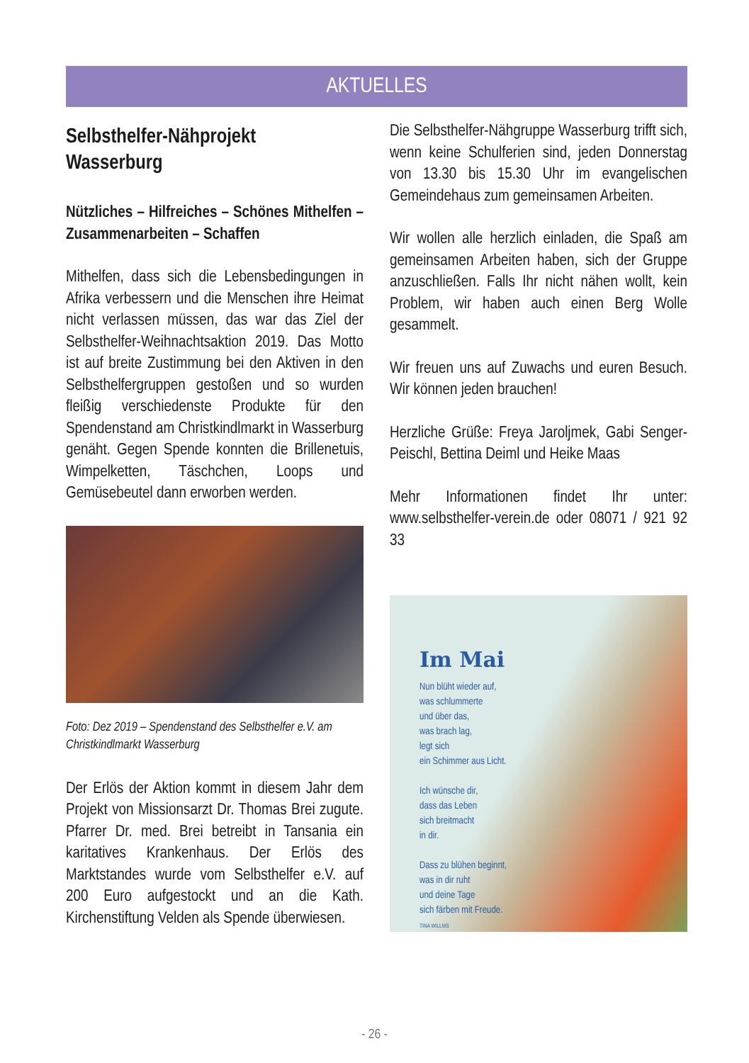AKTUELLES
Selbsthelfer-Nähprojekt
Wasserburg
Nützliches – Hilfreiches – Schönes Mithelfen – Zusammenarbeiten – Schaffen
Mithelfen, dass sich die Lebensbedingungen in Afrika verbessern und die Menschen ihre Heimat nicht verlassen müssen, das war das Ziel der Selbsthelfer-Weihnachtsaktion 2019. Das Motto ist auf breite Zustimmung bei den Aktiven in den Selbsthelfergruppen gestoßen und so wurden fleißig verschiedenste Produkte für den Spendenstand am Christkindlmarkt in Wasserburg genäht. Gegen Spende konnten die Brillenetuis, Wimpelketten, Täschchen, Loops und Gemüsebeutel dann erworben werden.
Foto: Dez 2019 – Spendenstand des Selbsthelfer e.V. am Christkindlmarkt Wasserburg
Der Erlös der Aktion kommt in diesem Jahr dem Projekt von Missionsarzt Dr. Thomas Brei zugute. Pfarrer Dr. med. Brei betreibt in Tansania ein karitatives Krankenhaus. Der Erlös des Marktstandes wurde vom Selbsthelfer e.V. auf 200 Euro aufgestockt und an die Kath. Kirchenstiftung Velden als Spende überwiesen.
Die Selbsthelfer-Nähgruppe Wasserburg trifft sich, wenn keine Schulferien sind, jeden Donnerstag von 13.30 bis 15.30 Uhr im evangelischen Gemeindehaus zum gemeinsamen Arbeiten.
Wir wollen alle herzlich einladen, die Spaß am gemeinsamen Arbeiten haben, sich der Gruppe anzuschließen. Falls Ihr nicht nähen wollt, kein Problem, wir haben auch einen Berg Wolle gesammelt.
Wir freuen uns auf Zuwachs und euren Besuch. Wir können jeden brauchen!
Herzliche Grüße: Freya Jaroljmek, Gabi Senger-Peischl, Bettina Deiml und Heike Maas
Mehr Informationen findet Ihr unter: www.selbsthelfer-verein.de oder 08071 / 921 92 33
Im Mai
Nun blüht wieder auf,
was schlummerte
und über das,
was brach lag,
legt sich
ein Schimmer aus Licht.
Ich wünsche dir,
dass das Leben
sich breitmacht
in dir.
Dass zu blühen beginnt,
was in dir ruht
und deine Tage
sich färben mit Freude.
TINA WILLMS
- 26 -